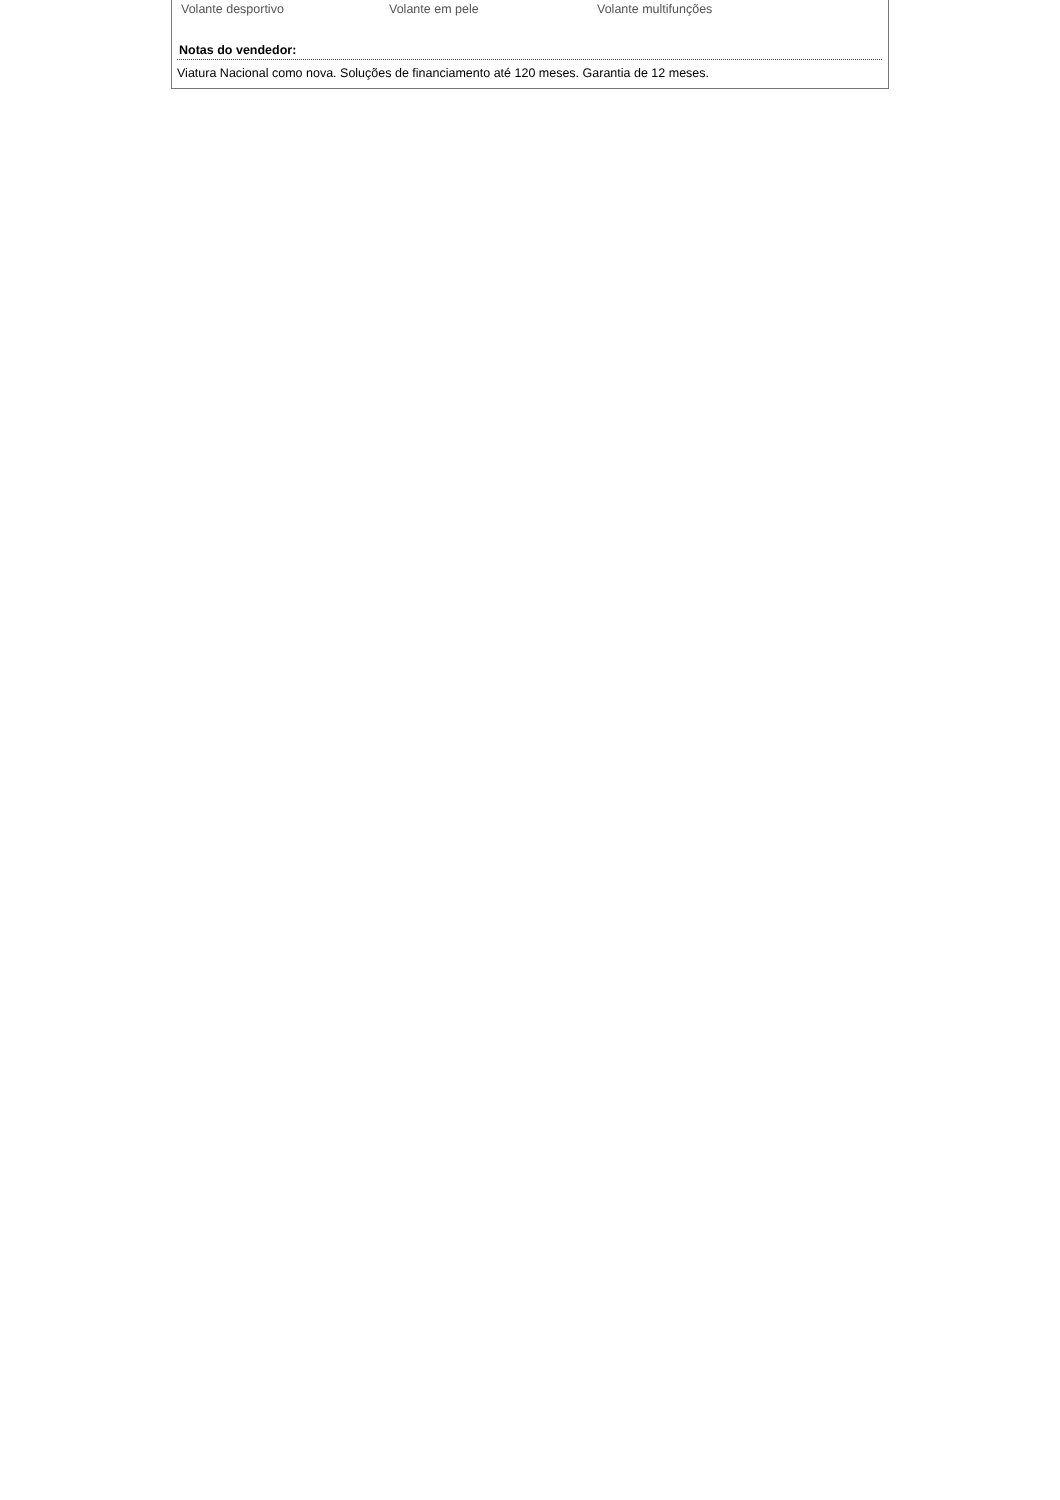Volante desportivo Volante em pele Volante multifunções
Notas do vendedor:
Viatura Nacional como nova. Soluções de financiamento até 120 meses. Garantia de 12 meses.